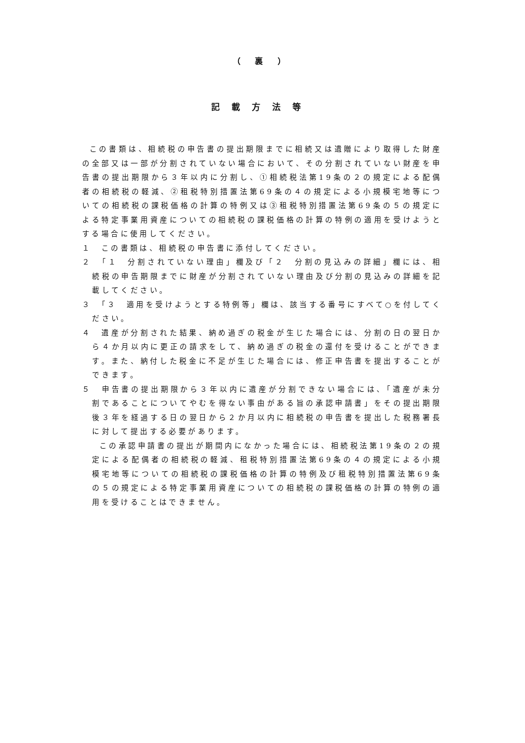（ 裏 ）
記載方法等
この書類は、相続税の申告書の提出期限までに相続又は遺贈により取得した財産の全部又は一部が分割されていない場合において、その分割されていない財産を申告書の提出期限から３年以内に分割し、①相続税法第19条の２の規定による配偶者の相続税の軽減、②租税特別措置法第69条の４の規定による小規模宅地等についての相続税の課税価格の計算の特例又は③租税特別措置法第69条の５の規定による特定事業用資産についての相続税の課税価格の計算の特例の適用を受けようとする場合に使用してください。
１　この書類は、相続税の申告書に添付してください。
２　「１　分割されていない理由」欄及び「２　分割の見込みの詳細」欄には、相続税の申告期限までに財産が分割されていない理由及び分割の見込みの詳細を記載してください。
３　「３　適用を受けようとする特例等」欄は、該当する番号にすべて○を付してください。
４　遺産が分割された結果、納め過ぎの税金が生じた場合には、分割の日の翌日から４か月以内に更正の請求をして、納め過ぎの税金の還付を受けることができます。また、納付した税金に不足が生じた場合には、修正申告書を提出することができます。
５　申告書の提出期限から３年以内に遺産が分割できない場合には、「遺産が未分割であることについてやむを得ない事由がある旨の承認申請書」をその提出期限後３年を経過する日の翌日から２か月以内に相続税の申告書を提出した税務署長に対して提出する必要があります。
この承認申請書の提出が期間内になかった場合には、相続税法第19条の２の規定による配偶者の相続税の軽減、租税特別措置法第69条の４の規定による小規模宅地等についての相続税の課税価格の計算の特例及び租税特別措置法第69条の５の規定による特定事業用資産についての相続税の課税価格の計算の特例の適用を受けることはできません。